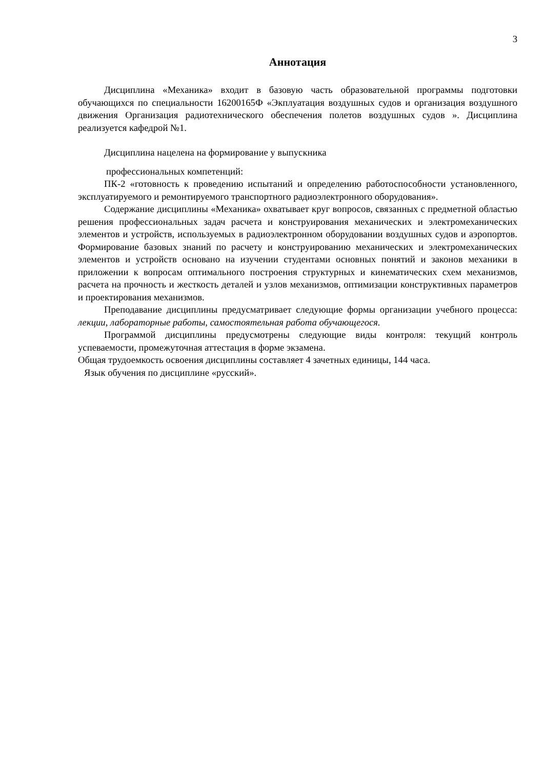3
Аннотация
Дисциплина «Механика» входит в базовую часть образовательной программы подготовки обучающихся по специальности 16200165Ф «Экплуатация воздушных судов и организация воздушного движения Организация радиотехнического обеспечения полетов воздушных судов ». Дисциплина реализуется кафедрой №1.
Дисциплина нацелена на формирование у выпускника
профессиональных компетенций:
ПК-2 «готовность к проведению испытаний и определению работоспособности установленного, эксплуатируемого и ремонтируемого транспортного радиоэлектронного оборудования».
Содержание дисциплины «Механика» охватывает круг вопросов, связанных с предметной областью решения профессиональных задач расчета и конструирования механических и электромеханических элементов и устройств, используемых в радиоэлектронном оборудовании воздушных судов и аэропортов. Формирование базовых знаний по расчету и конструированию механических и электромеханических элементов и устройств основано на изучении студентами основных понятий и законов механики в приложении к вопросам оптимального построения структурных и кинематических схем механизмов, расчета на прочность и жесткость деталей и узлов механизмов, оптимизации конструктивных параметров и проектирования механизмов.
Преподавание дисциплины предусматривает следующие формы организации учебного процесса: лекции, лабораторные работы, самостоятельная работа обучающегося.
Программой дисциплины предусмотрены следующие виды контроля: текущий контроль успеваемости, промежуточная аттестация в форме экзамена.
Общая трудоемкость освоения дисциплины составляет 4 зачетных единицы, 144 часа.
Язык обучения по дисциплине «русский».